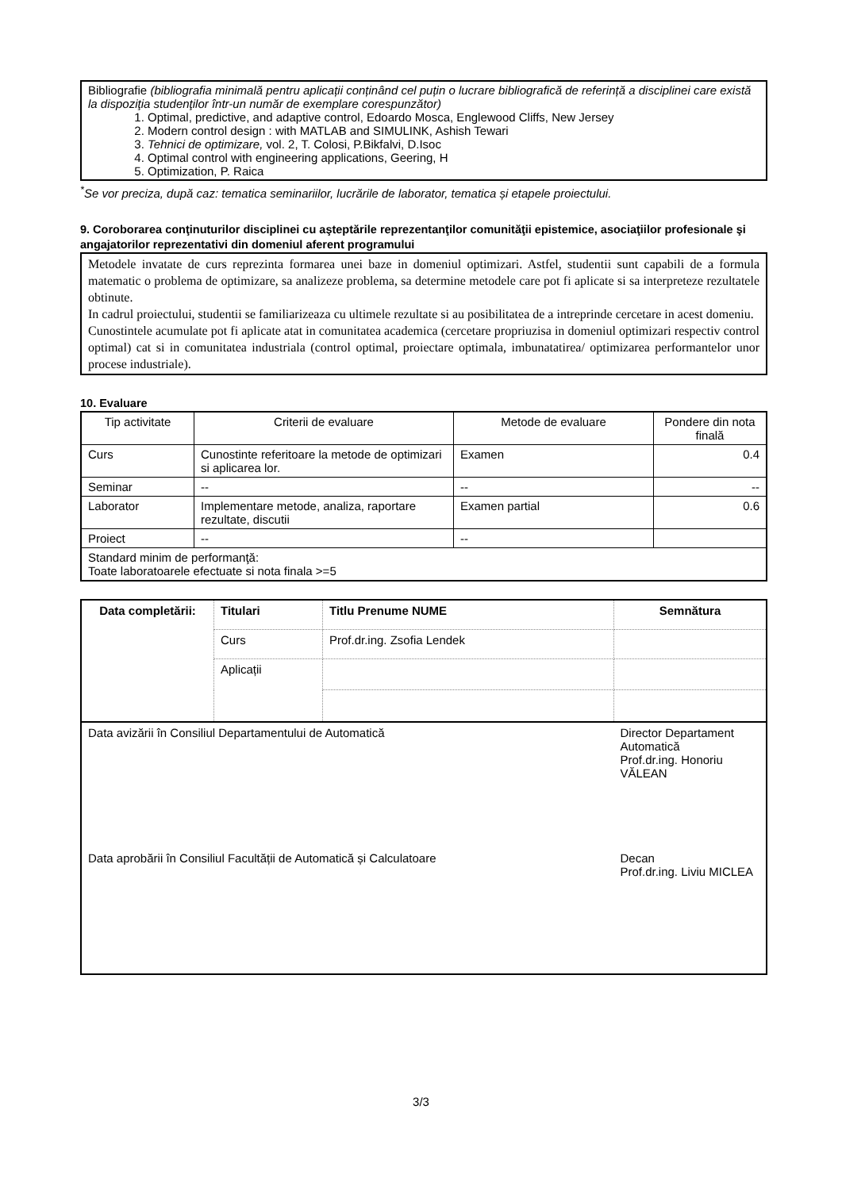Bibliografie (bibliografia minimală pentru aplicații conținând cel puțin o lucrare bibliografică de referință a disciplinei care există la dispoziţia studenţilor într-un număr de exemplare corespunzător)
1. Optimal, predictive, and adaptive control, Edoardo Mosca, Englewood Cliffs, New Jersey
2. Modern control design : with MATLAB and SIMULINK, Ashish Tewari
3. Tehnici de optimizare, vol. 2, T. Colosi, P.Bikfalvi, D.Isoc
4. Optimal control with engineering applications, Geering, H
5. Optimization, P. Raica
<sup>*</sup> Se vor preciza, după caz: tematica seminariilor, lucrările de laborator, tematica și etapele proiectului.
9. Coroborarea conţinuturilor disciplinei cu aşteptările reprezentanţilor comunităţii epistemice, asociaţiilor profesionale şi angajatorilor reprezentativi din domeniul aferent programului
Metodele invatate de curs reprezinta formarea unei baze in domeniul optimizari. Astfel, studentii sunt capabili de a formula matematic o problema de optimizare, sa analizeze problema, sa determine metodele care pot fi aplicate si sa interpreteze rezultatele obtinute.
In cadrul proiectului, studentii se familiarizeaza cu ultimele rezultate si au posibilitatea de a intreprinde cercetare in acest domeniu.
Cunostintele acumulate pot fi aplicate atat in comunitatea academica (cercetare propriuzisa in domeniul optimizari respectiv control optimal) cat si in comunitatea industriala (control optimal, proiectare optimala, imbunatatirea/ optimizarea performantelor unor procese industriale).
10. Evaluare
| Tip activitate | Criterii de evaluare | Metode de evaluare | Pondere din nota finală |
| --- | --- | --- | --- |
| Curs | Cunostinte referitoare la metode de optimizari si aplicarea lor. | Examen | 0.4 |
| Seminar | -- | -- | -- |
| Laborator | Implementare metode, analiza, raportare rezultate, discutii | Examen partial | 0.6 |
| Proiect | -- | -- | |
| Standard minim de performanţă: Toate laboratoarele efectuate si nota finala >=5 | | | |
| Data completării: | Titulari | Titlu Prenume NUME | Semnătura |
| | Curs | Prof.dr.ing. Zsofia Lendek | |
| | Aplicații | | |
| Data avizării în Consiliul Departamentului de Automatică | | | Director Departament Automatică Prof.dr.ing. Honoriu VĂLEAN |
| Data aprobării în Consiliul Facultății de Automatică și Calculatoare | | | Decan Prof.dr.ing. Liviu MICLEA |
3/3